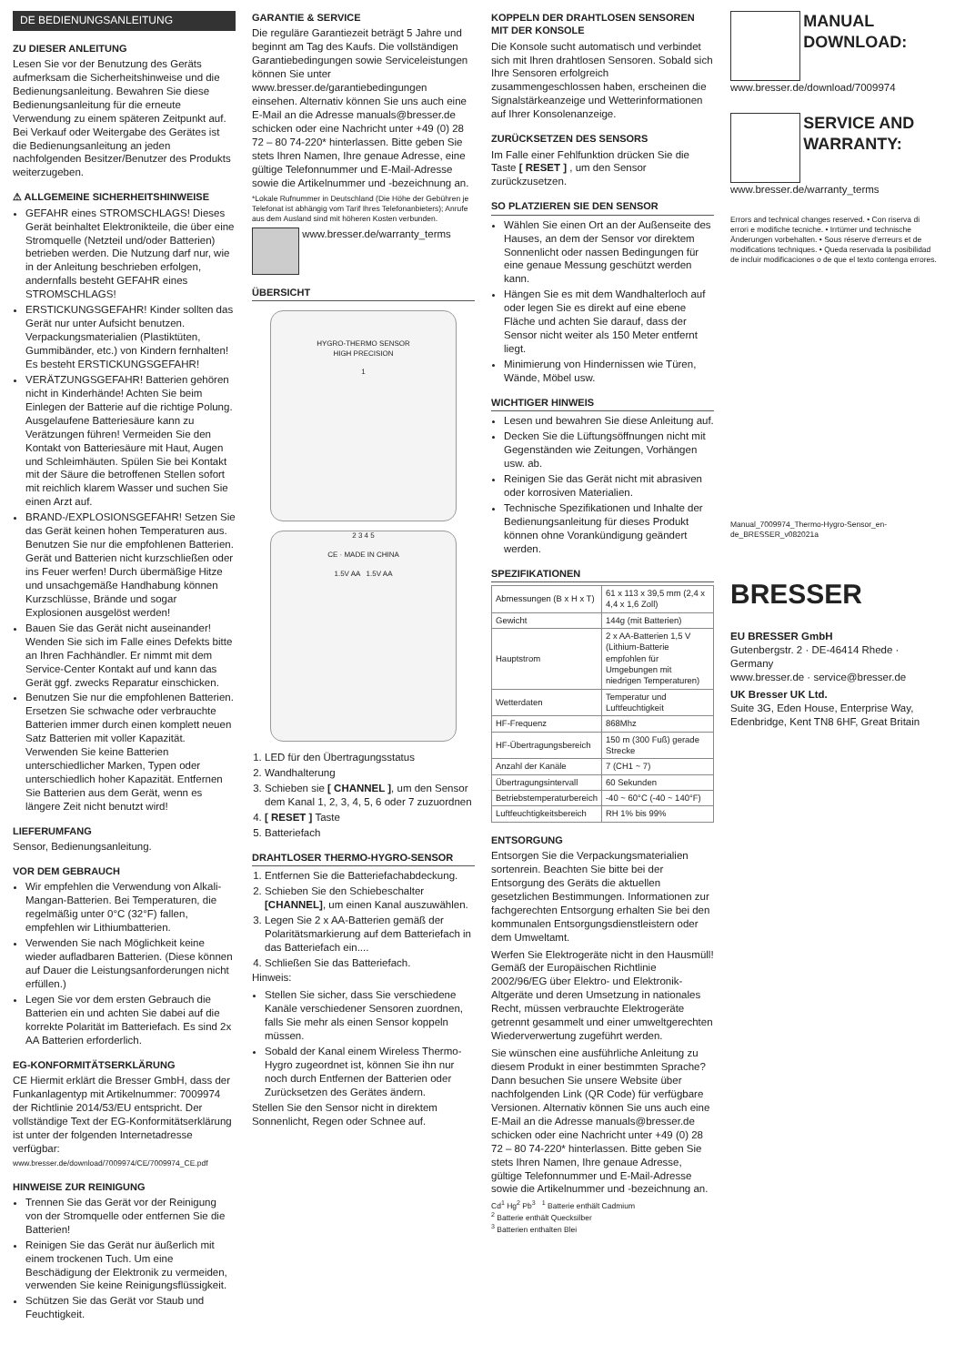DE BEDIENUNGSANLEITUNG
ZU DIESER ANLEITUNG
Lesen Sie vor der Benutzung des Geräts aufmerksam die Sicherheitshinweise und die Bedienungsanleitung. Bewahren Sie diese Bedienungsanleitung für die erneute Verwendung zu einem späteren Zeitpunkt auf. Bei Verkauf oder Weitergabe des Gerätes ist die Bedienungsanleitung an jeden nachfolgenden Besitzer/Benutzer des Produkts weiterzugeben.
⚠ ALLGEMEINE SICHERHEITSHINWEISE
GEFAHR eines STROMSCHLAGS! Dieses Gerät beinhaltet Elektronikteile, die über eine Stromquelle (Netzteil und/oder Batterien) betrieben werden. Die Nutzung darf nur, wie in der Anleitung beschrieben erfolgen, andernfalls besteht GEFAHR eines STROMSCHLAGS!
ERSTICKUNGSGEFAHR! Kinder sollten das Gerät nur unter Aufsicht benutzen. Verpackungsmaterialien (Plastiktüten, Gummibänder, etc.) von Kindern fernhalten! Es besteht ERSTICKUNGSGEFAHR!
VERÄTZUNGSGEFAHR! Batterien gehören nicht in Kinderhände! Achten Sie beim Einlegen der Batterie auf die richtige Polung. Ausgelaufene Batteriesäure kann zu Verätzungen führen! Vermeiden Sie den Kontakt von Batteriesäure mit Haut, Augen und Schleimhäuten. Spülen Sie bei Kontakt mit der Säure die betroffenen Stellen sofort mit reichlich klarem Wasser und suchen Sie einen Arzt auf.
BRAND-/EXPLOSIONSGEFAHR! Setzen Sie das Gerät keinen hohen Temperaturen aus. Benutzen Sie nur die empfohlenen Batterien. Gerät und Batterien nicht kurzschließen oder ins Feuer werfen! Durch übermäßige Hitze und unsachgemäße Handhabung können Kurzschlüsse, Brände und sogar Explosionen ausgelöst werden!
Bauen Sie das Gerät nicht auseinander! Wenden Sie sich im Falle eines Defekts bitte an Ihren Fachhändler. Er nimmt mit dem Service-Center Kontakt auf und kann das Gerät ggf. zwecks Reparatur einschicken.
Benutzen Sie nur die empfohlenen Batterien. Ersetzen Sie schwache oder verbrauchte Batterien immer durch einen komplett neuen Satz Batterien mit voller Kapazität. Verwenden Sie keine Batterien unterschiedlicher Marken, Typen oder unterschiedlich hoher Kapazität. Entfernen Sie Batterien aus dem Gerät, wenn es längere Zeit nicht benutzt wird!
LIEFERUMFANG
Sensor, Bedienungsanleitung.
VOR DEM GEBRAUCH
Wir empfehlen die Verwendung von Alkali-Mangan-Batterien. Bei Temperaturen, die regelmäßig unter 0°C (32°F) fallen, empfehlen wir Lithiumbatterien.
Verwenden Sie nach Möglichkeit keine wieder aufladbaren Batterien. (Diese können auf Dauer die Leistungsanforderungen nicht erfüllen.)
Legen Sie vor dem ersten Gebrauch die Batterien ein und achten Sie dabei auf die korrekte Polarität im Batteriefach. Es sind 2x AA Batterien erforderlich.
EG-KONFORMITÄTSERKLÄRUNG
CE Hiermit erklärt die Bresser GmbH, dass der Funkanlagentyp mit Artikelnummer: 7009974 der Richtlinie 2014/53/EU entspricht. Der vollständige Text der EG-Konformitätserklärung ist unter der folgenden Internetadresse verfügbar:
www.bresser.de/download/7009974/CE/7009974_CE.pdf
HINWEISE ZUR REINIGUNG
Trennen Sie das Gerät vor der Reinigung von der Stromquelle oder entfernen Sie die Batterien!
Reinigen Sie das Gerät nur äußerlich mit einem trockenen Tuch. Um eine Beschädigung der Elektronik zu vermeiden, verwenden Sie keine Reinigungsflüssigkeit.
Schützen Sie das Gerät vor Staub und Feuchtigkeit.
GARANTIE & SERVICE
Die reguläre Garantiezeit beträgt 5 Jahre und beginnt am Tag des Kaufs. Die vollständigen Garantiebedingungen sowie Serviceleistungen können Sie unter www.bresser.de/garantiebedingungen einsehen. Alternativ können Sie uns auch eine E-Mail an die Adresse manuals@bresser.de schicken oder eine Nachricht unter +49 (0) 28 72 – 80 74-220* hinterlassen. Bitte geben Sie stets Ihren Namen, Ihre genaue Adresse, eine gültige Telefonnummer und E-Mail-Adresse sowie die Artikelnummer und -bezeichnung an.
*Lokale Rufnummer in Deutschland (Die Höhe der Gebühren je Telefonat ist abhängig vom Tarif Ihres Telefonanbieters); Anrufe aus dem Ausland sind mit höheren Kosten verbunden.
www.bresser.de/warranty_terms
ÜBERSICHT
HYGRO-THERMO SENSOR
HIGH PRECISION
1
2 3 4 5
CE · MADE IN CHINA
1.5V AA 1.5V AA
1. LED für den Übertragungsstatus
2. Wandhalterung
3. Schieben sie [ CHANNEL ], um den Sensor dem Kanal 1, 2, 3, 4, 5, 6 oder 7 zuzuordnen
4. [ RESET ] Taste
5. Batteriefach
DRAHTLOSER THERMO-HYGRO-SENSOR
1. Entfernen Sie die Batteriefachabdeckung.
2. Schieben Sie den Schiebeschalter [CHANNEL], um einen Kanal auszuwählen.
3. Legen Sie 2 x AA-Batterien gemäß der Polaritätsmarkierung auf dem Batteriefach in das Batteriefach ein....
4. Schließen Sie das Batteriefach.
Hinweis:
Stellen Sie sicher, dass Sie verschiedene Kanäle verschiedener Sensoren zuordnen, falls Sie mehr als einen Sensor koppeln müssen.
Sobald der Kanal einem Wireless Thermo-Hygro zugeordnet ist, können Sie ihn nur noch durch Entfernen der Batterien oder Zurücksetzen des Gerätes ändern.
Stellen Sie den Sensor nicht in direktem Sonnenlicht, Regen oder Schnee auf.
KOPPELN DER DRAHTLOSEN SENSOREN MIT DER KONSOLE
Die Konsole sucht automatisch und verbindet sich mit Ihren drahtlosen Sensoren. Sobald sich Ihre Sensoren erfolgreich zusammengeschlossen haben, erscheinen die Signalstärkeanzeige und Wetterinformationen auf Ihrer Konsolenanzeige.
ZURÜCKSETZEN DES SENSORS
Im Falle einer Fehlfunktion drücken Sie die Taste [ RESET ] , um den Sensor zurückzusetzen.
SO PLATZIEREN SIE DEN SENSOR
Wählen Sie einen Ort an der Außenseite des Hauses, an dem der Sensor vor direktem Sonnenlicht oder nassen Bedingungen für eine genaue Messung geschützt werden kann.
Hängen Sie es mit dem Wandhalterloch auf oder legen Sie es direkt auf eine ebene Fläche und achten Sie darauf, dass der Sensor nicht weiter als 150 Meter entfernt liegt.
Minimierung von Hindernissen wie Türen, Wände, Möbel usw.
WICHTIGER HINWEIS
Lesen und bewahren Sie diese Anleitung auf.
Decken Sie die Lüftungsöffnungen nicht mit Gegenständen wie Zeitungen, Vorhängen usw. ab.
Reinigen Sie das Gerät nicht mit abrasiven oder korrosiven Materialien.
Technische Spezifikationen und Inhalte der Bedienungsanleitung für dieses Produkt können ohne Vorankündigung geändert werden.
SPEZIFIKATIONEN
| Abmessungen (B x H x T) | 61 x 113 x 39,5 mm (2,4 x 4,4 x 1,6 Zoll) |
| Gewicht | 144g (mit Batterien) |
| Hauptstrom | 2 x AA-Batterien 1,5 V (Lithium-Batterie empfohlen für Umgebungen mit niedrigen Temperaturen) |
| Wetterdaten | Temperatur und Luftfeuchtigkeit |
| HF-Frequenz | 868Mhz |
| HF-Übertragungsbereich | 150 m (300 Fuß) gerade Strecke |
| Anzahl der Kanäle | 7 (CH1 ~ 7) |
| Übertragungsintervall | 60 Sekunden |
| Betriebstemperaturbereich | -40 ~ 60°C (-40 ~ 140°F) |
| Luftfeuchtigkeitsbereich | RH 1% bis 99% |
ENTSORGUNG
Entsorgen Sie die Verpackungsmaterialien sortenrein. Beachten Sie bitte bei der Entsorgung des Geräts die aktuellen gesetzlichen Bestimmungen. Informationen zur fachgerechten Entsorgung erhalten Sie bei den kommunalen Entsorgungsdienstleistern oder dem Umweltamt.
Werfen Sie Elektrogeräte nicht in den Hausmüll! Gemäß der Europäischen Richtlinie 2002/96/EG über Elektro- und Elektronik-Altgeräte und deren Umsetzung in nationales Recht, müssen verbrauchte Elektrogeräte getrennt gesammelt und einer umweltgerechten Wiederverwertung zugeführt werden.
Sie wünschen eine ausführliche Anleitung zu diesem Produkt in einer bestimmten Sprache? Dann besuchen Sie unsere Website über nachfolgenden Link (QR Code) für verfügbare Versionen. Alternativ können Sie uns auch eine E-Mail an die Adresse manuals@bresser.de schicken oder eine Nachricht unter +49 (0) 28 72 – 80 74-220* hinterlassen. Bitte geben Sie stets Ihren Namen, Ihre genaue Adresse, gültige Telefonnummer und E-Mail-Adresse sowie die Artikelnummer und -bezeichnung an.
Cd<sup>1</sup> Hg<sup>2</sup> Pb<sup>3</sup> <sup>1</sup> Batterie enthält Cadmium
<sup>2</sup> Batterie enthält Quecksilber
<sup>3</sup> Batterien enthalten Blei
MANUAL
DOWNLOAD:
www.bresser.de/download/7009974
SERVICE AND
WARRANTY:
www.bresser.de/warranty_terms
Errors and technical changes reserved. • Con riserva di errori e modifiche tecniche. • Irrtümer und technische Änderungen vorbehalten. • Sous réserve d'erreurs et de modifications techniques. • Queda reservada la posibilidad de incluir modificaciones o de que el texto contenga errores.
Manual_7009974_Thermo-Hygro-Sensor_en-de_BRESSER_v082021a
BRESSER
EU BRESSER GmbH
Gutenbergstr. 2 · DE-46414 Rhede · Germany
www.bresser.de · service@bresser.de
UK Bresser UK Ltd.
Suite 3G, Eden House, Enterprise Way, Edenbridge, Kent TN8 6HF, Great Britain